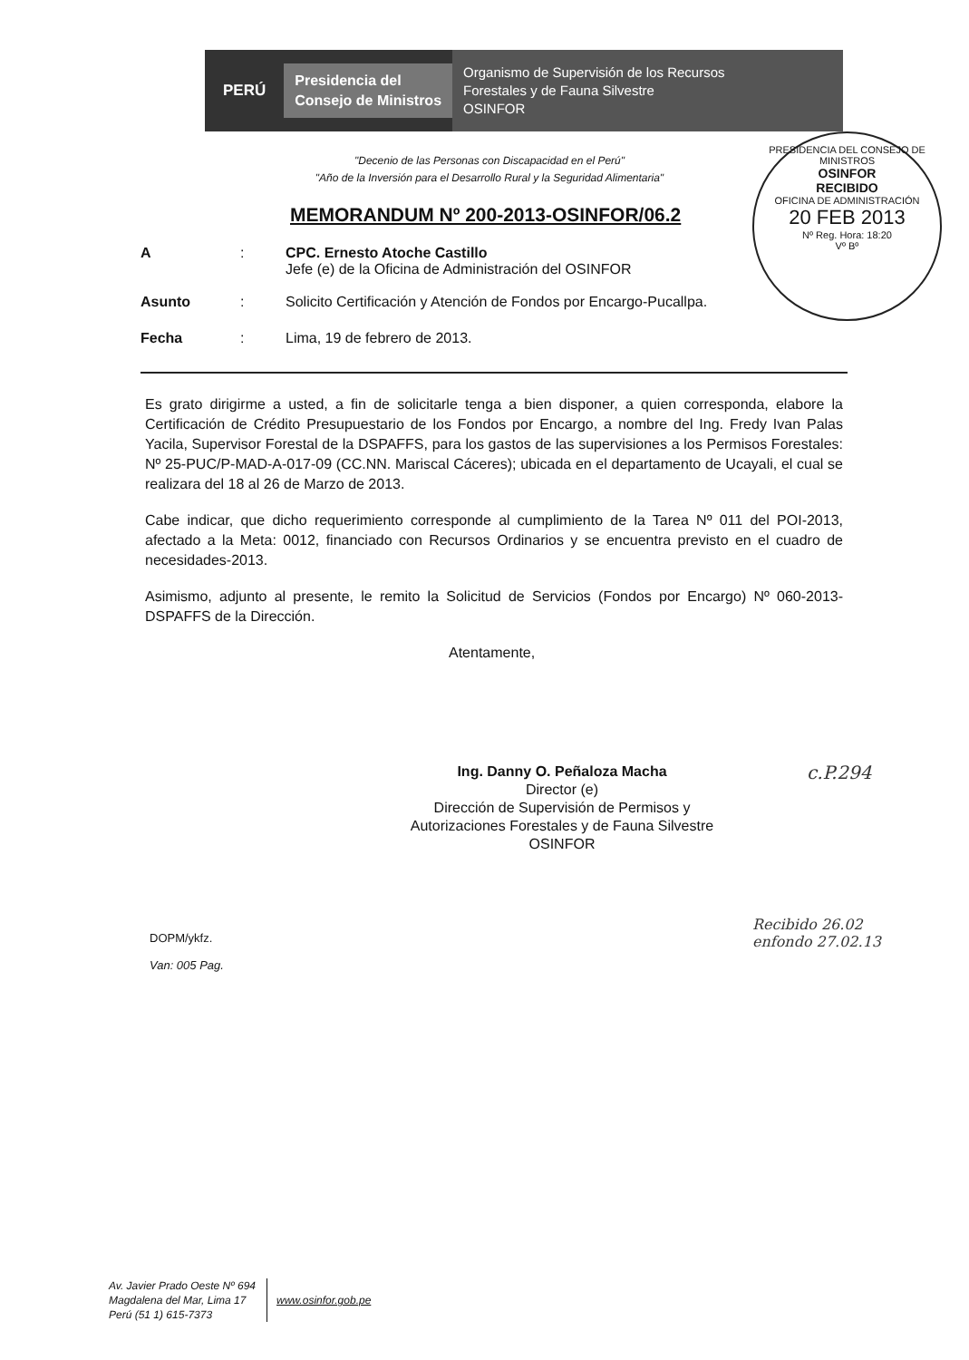PERÚ Presidencia del
Consejo de Ministros Organismo de Supervisión de los Recursos
Forestales y de Fauna Silvestre
OSINFOR
PRESIDENCIA DEL CONSEJO DE MINISTROS
OSINFOR
RECIBIDO
OFICINA DE ADMINISTRACIÓN
20 FEB 2013
Nº Reg. Hora: 18:20
Vº Bº
"Decenio de las Personas con Discapacidad en el Perú"
"Año de la Inversión para el Desarrollo Rural y la Seguridad Alimentaria"
MEMORANDUM Nº 200-2013-OSINFOR/06.2
A: CPC. Ernesto Atoche Castillo
Jefe (e) de la Oficina de Administración del OSINFOR
Asunto: Solicito Certificación y Atención de Fondos por Encargo-Pucallpa.
Fecha: Lima, 19 de febrero de 2013.
Es grato dirigirme a usted, a fin de solicitarle tenga a bien disponer, a quien corresponda, elabore la Certificación de Crédito Presupuestario de los Fondos por Encargo, a nombre del Ing. Fredy Ivan Palas Yacila, Supervisor Forestal de la DSPAFFS, para los gastos de las supervisiones a los Permisos Forestales: Nº 25-PUC/P-MAD-A-017-09 (CC.NN. Mariscal Cáceres); ubicada en el departamento de Ucayali, el cual se realizara del 18 al 26 de Marzo de 2013.
Cabe indicar, que dicho requerimiento corresponde al cumplimiento de la Tarea Nº 011 del POI-2013, afectado a la Meta: 0012, financiado con Recursos Ordinarios y se encuentra previsto en el cuadro de necesidades-2013.
Asimismo, adjunto al presente, le remito la Solicitud de Servicios (Fondos por Encargo) Nº 060-2013-DSPAFFS de la Dirección.
Atentamente,
Ing. Danny O. Peñaloza Macha
Director (e)
Dirección de Supervisión de Permisos y
Autorizaciones Forestales y de Fauna Silvestre
OSINFOR
c.P.294
Recibido 26.02
enfondo 27.02.13
DOPM/ykfz.
Van: 005 Pag.
Av. Javier Prado Oeste Nº 694
Magdalena del Mar, Lima 17
Perú (51 1) 615-7373
www.osinfor.gob.pe